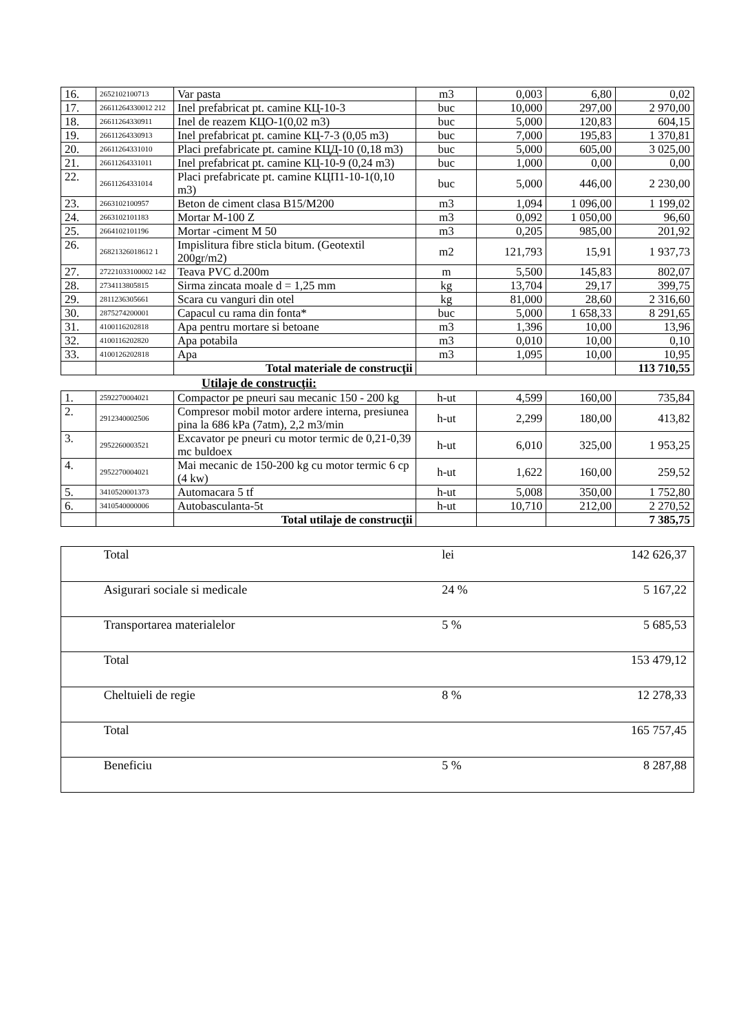| 16. | 2652102100713 | Var pasta | m3 | 0,003 | 6,80 | 0,02 |
| 17. | 26611264330012 212 | Inel prefabricat pt. camine КЦ-10-3 | buc | 10,000 | 297,00 | 2 970,00 |
| 18. | 26611264330911 | Inel de reazem КЦО-1(0,02 m3) | buc | 5,000 | 120,83 | 604,15 |
| 19. | 26611264330913 | Inel prefabricat pt. camine КЦ-7-3 (0,05 m3) | buc | 7,000 | 195,83 | 1 370,81 |
| 20. | 26611264331010 | Placi prefabricate pt. camine КЦД-10 (0,18 m3) | buc | 5,000 | 605,00 | 3 025,00 |
| 21. | 26611264331011 | Inel prefabricat pt. camine КЦ-10-9 (0,24 m3) | buc | 1,000 | 0,00 | 0,00 |
| 22. | 26611264331014 | Placi prefabricate pt. camine КЦП1-10-1(0,10 m3) | buc | 5,000 | 446,00 | 2 230,00 |
| 23. | 2663102100957 | Beton de ciment clasa B15/M200 | m3 | 1,094 | 1 096,00 | 1 199,02 |
| 24. | 2663102101183 | Mortar M-100 Z | m3 | 0,092 | 1 050,00 | 96,60 |
| 25. | 2664102101196 | Mortar -ciment M 50 | m3 | 0,205 | 985,00 | 201,92 |
| 26. | 26821326018612 1 | Impislitura fibre sticla bitum. (Geotextil 200gr/m2) | m2 | 121,793 | 15,91 | 1 937,73 |
| 27. | 27221033100002 142 | Teava PVC d.200m | m | 5,500 | 145,83 | 802,07 |
| 28. | 2734113805815 | Sirma zincata moale d = 1,25 mm | kg | 13,704 | 29,17 | 399,75 |
| 29. | 2811236305661 | Scara cu vanguri din otel | kg | 81,000 | 28,60 | 2 316,60 |
| 30. | 2875274200001 | Capacul cu rama din fonta* | buc | 5,000 | 1 658,33 | 8 291,65 |
| 31. | 4100116202818 | Apa pentru mortare si betoane | m3 | 1,396 | 10,00 | 13,96 |
| 32. | 4100116202820 | Apa potabila | m3 | 0,010 | 10,00 | 0,10 |
| 33. | 4100126202818 | Apa | m3 | 1,095 | 10,00 | 10,95 |
| | | Total materiale de construcţii | | | | 113 710,55 |
Utilaje de construcţii:
| 1. | 2592270004021 | Compactor pe pneuri sau mecanic 150 - 200 kg | h-ut | 4,599 | 160,00 | 735,84 |
| 2. | 2912340002506 | Compresor mobil motor ardere interna, presiunea pina la 686 kPa (7atm), 2,2 m3/min | h-ut | 2,299 | 180,00 | 413,82 |
| 3. | 2952260003521 | Excavator pe pneuri cu motor termic de 0,21-0,39 mc buldoex | h-ut | 6,010 | 325,00 | 1 953,25 |
| 4. | 2952270004021 | Mai mecanic de 150-200 kg cu motor termic 6 cp (4 kw) | h-ut | 1,622 | 160,00 | 259,52 |
| 5. | 3410520001373 | Automacara 5 tf | h-ut | 5,008 | 350,00 | 1 752,80 |
| 6. | 3410540000006 | Autobasculanta-5t | h-ut | 10,710 | 212,00 | 2 270,52 |
| | | Total utilaje de construcţii | | | | 7 385,75 |
| | Total | lei | 142 626,37 |
| | Asigurari sociale si medicale | 24 % | 5 167,22 |
| | Transportarea materialelor | 5 % | 5 685,53 |
| | Total | | 153 479,12 |
| | Cheltuieli de regie | 8 % | 12 278,33 |
| | Total | | 165 757,45 |
| | Beneficiu | 5 % | 8 287,88 |